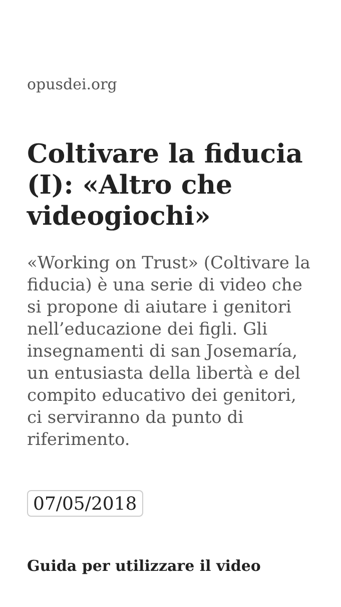opusdei.org
Coltivare la fiducia (I): «Altro che videogiochi»
«Working on Trust» (Coltivare la fiducia) è una serie di video che si propone di aiutare i genitori nell’educazione dei figli. Gli insegnamenti di san Josemaría, un entusiasta della libertà e del compito educativo dei genitori, ci serviranno da punto di riferimento.
07/05/2018
Guida per utilizzare il video